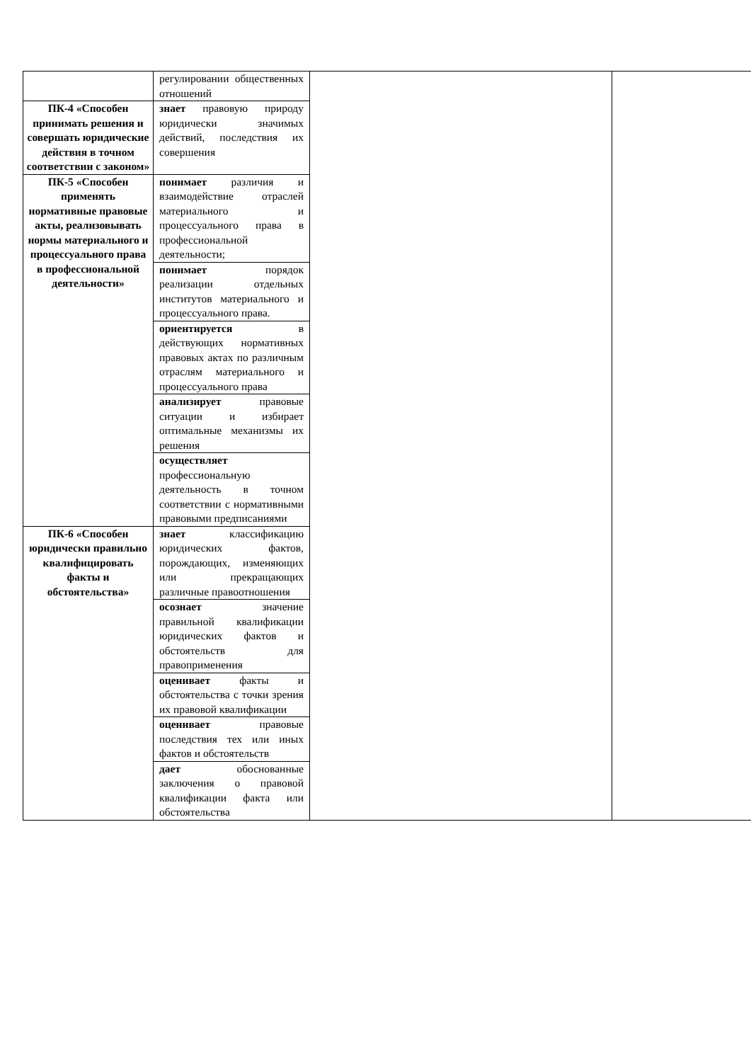| | регулировании общественных отношений | | |
| ПК-4 «Способен принимать решения и совершать юридические действия в точном соответствии с законом» | знает правовую природу юридически значимых действий, последствия их совершения | | |
| ПК-5 «Способен применять нормативные правовые акты, реализовывать нормы материального и процессуального права в профессиональной деятельности» | понимает различия и взаимодействие отраслей материального и процессуального права в профессиональной деятельности; | | |
| | понимает порядок реализации отдельных институтов материального и процессуального права. | | |
| | ориентируется в действующих нормативных правовых актах по различным отраслям материального и процессуального права | | |
| | анализирует правовые ситуации и избирает оптимальные механизмы их решения | | |
| | осуществляет профессиональную деятельность в точном соответствии с нормативными правовыми предписаниями | | |
| ПК-6 «Способен юридически правильно квалифицировать факты и обстоятельства» | знает классификацию юридических фактов, порождающих, изменяющих или прекращающих различные правоотношения | | |
| | осознает значение правильной квалификации юридических фактов и обстоятельств для правоприменения | | |
| | оценивает факты и обстоятельства с точки зрения их правовой квалификации | | |
| | оценивает правовые последствия тех или иных фактов и обстоятельств | | |
| | дает обоснованные заключения о правовой квалификации факта или обстоятельства | | |